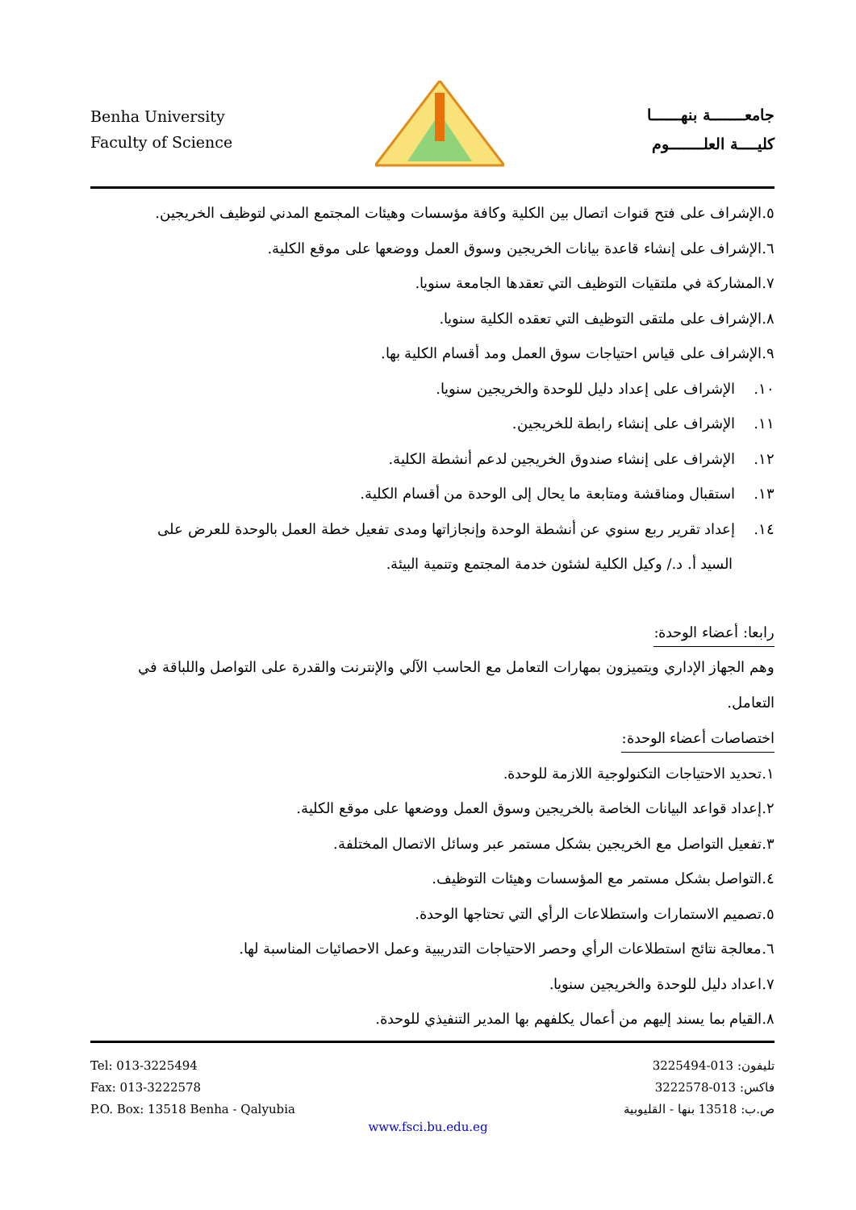Benha University
Faculty of Science
جامعـــــــة بنهــــــا
كليــــة العلـــــــوم
٥.الإشراف على فتح قنوات اتصال بين الكلية وكافة مؤسسات وهيئات المجتمع المدني لتوظيف الخريجين.
٦.الإشراف على إنشاء قاعدة بيانات الخريجين وسوق العمل ووضعها على موقع الكلية.
٧.المشاركة في ملتقيات التوظيف التي تعقدها الجامعة سنويا.
٨.الإشراف على ملتقى التوظيف التي تعقده الكلية سنويا.
٩.الإشراف على قياس احتياجات سوق العمل ومد أقسام الكلية بها.
١٠. الإشراف على إعداد دليل للوحدة والخريجين سنويا.
١١. الإشراف على إنشاء رابطة للخريجين.
١٢. الإشراف على إنشاء صندوق الخريجين لدعم أنشطة الكلية.
١٣. استقبال ومناقشة ومتابعة ما يحال إلى الوحدة من أقسام الكلية.
١٤. إعداد تقرير ربع سنوي عن أنشطة الوحدة وإنجازاتها ومدى تفعيل خطة العمل بالوحدة للعرض على
السيد أ. د./ وكيل الكلية لشئون خدمة المجتمع وتنمية البيئة.
رابعا: أعضاء الوحدة:
وهم الجهاز الإداري ويتميزون بمهارات التعامل مع الحاسب الآلي والإنترنت والقدرة على التواصل واللباقة في التعامل.
اختصاصات أعضاء الوحدة:
١.تحديد الاحتياجات التكنولوجية اللازمة للوحدة.
٢.إعداد قواعد البيانات الخاصة بالخريجين وسوق العمل ووضعها على موقع الكلية.
٣.تفعيل التواصل مع الخريجين بشكل مستمر عبر وسائل الاتصال المختلفة.
٤.التواصل بشكل مستمر مع المؤسسات وهيئات التوظيف.
٥.تصميم الاستمارات واستطلاعات الرأي التي تحتاجها الوحدة.
٦.معالجة نتائج استطلاعات الرأي وحصر الاحتياجات التدريبية وعمل الاحصائيات المناسبة لها.
٧.اعداد دليل للوحدة والخريجين سنويا.
٨.القيام بما يسند إليهم من أعمال يكلفهم بها المدير التنفيذي للوحدة.
Tel: 013-3225494
Fax: 013-3222578
P.O. Box: 13518 Benha - Qalyubia
تليفون: 013-3225494
فاكس: 013-3222578
ص.ب: 13518 بنها - القليوبية
www.fsci.bu.edu.eg